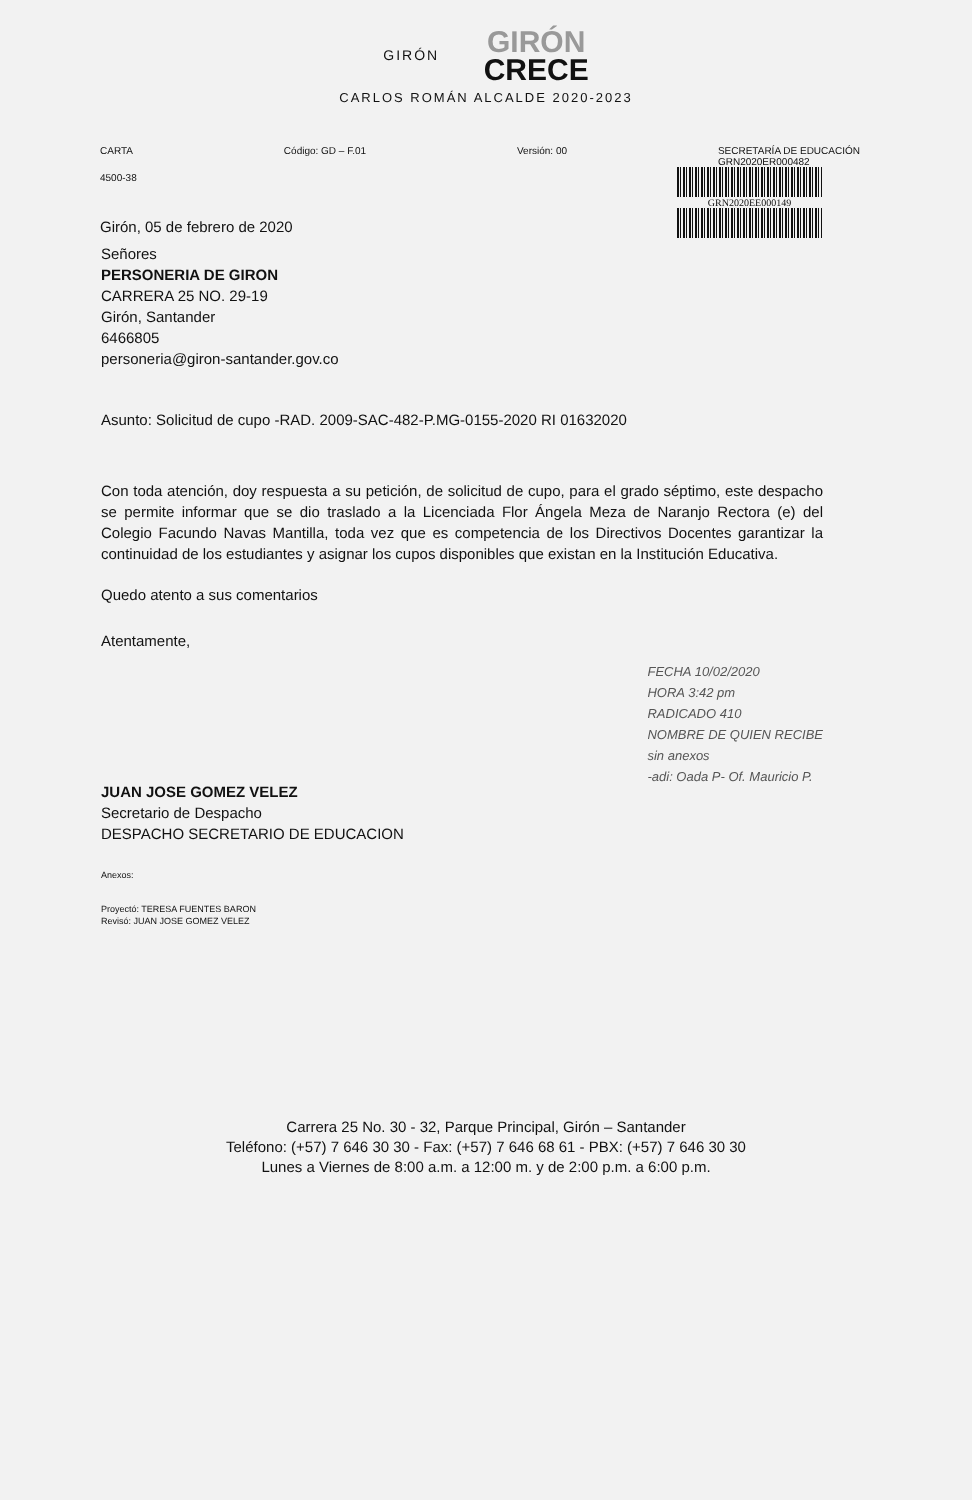GIRÓN
GIRÓN
CRECE
CARLOS ROMÁN ALCALDE 2020-2023
CARTA Código: GD – F.01 Versión: 00 SECRETARÍA DE EDUCACIÓN
GRN2020ER000482
4500-38
Girón, 05 de febrero de 2020
GRN2020EE000149
Señores
PERSONERIA DE GIRON
CARRERA 25 NO. 29-19
Girón, Santander
6466805
personeria@giron-santander.gov.co
Asunto: Solicitud de cupo -RAD. 2009-SAC-482-P.MG-0155-2020 RI 01632020
Con toda atención, doy respuesta a su petición, de solicitud de cupo, para el grado séptimo, este despacho se permite informar que se dio traslado a la Licenciada Flor Ángela Meza de Naranjo Rectora (e) del Colegio Facundo Navas Mantilla, toda vez que es competencia de los Directivos Docentes garantizar la continuidad de los estudiantes y asignar los cupos disponibles que existan en la Institución Educativa.
Quedo atento a sus comentarios
Atentamente,
JUAN JOSE GOMEZ VELEZ
Secretario de Despacho
DESPACHO SECRETARIO DE EDUCACION
FECHA 10/02/2020
HORA 3:42 pm
RADICADO 410
NOMBRE DE QUIEN RECIBE
sin anexos
-adi: Oada P- Of. Mauricio P.
Anexos:
Proyectó: TERESA FUENTES BARON
Revisó: JUAN JOSE GOMEZ VELEZ
Carrera 25 No. 30 - 32, Parque Principal, Girón – Santander
Teléfono: (+57) 7 646 30 30 - Fax: (+57) 7 646 68 61 - PBX: (+57) 7 646 30 30
Lunes a Viernes de 8:00 a.m. a 12:00 m. y de 2:00 p.m. a 6:00 p.m.